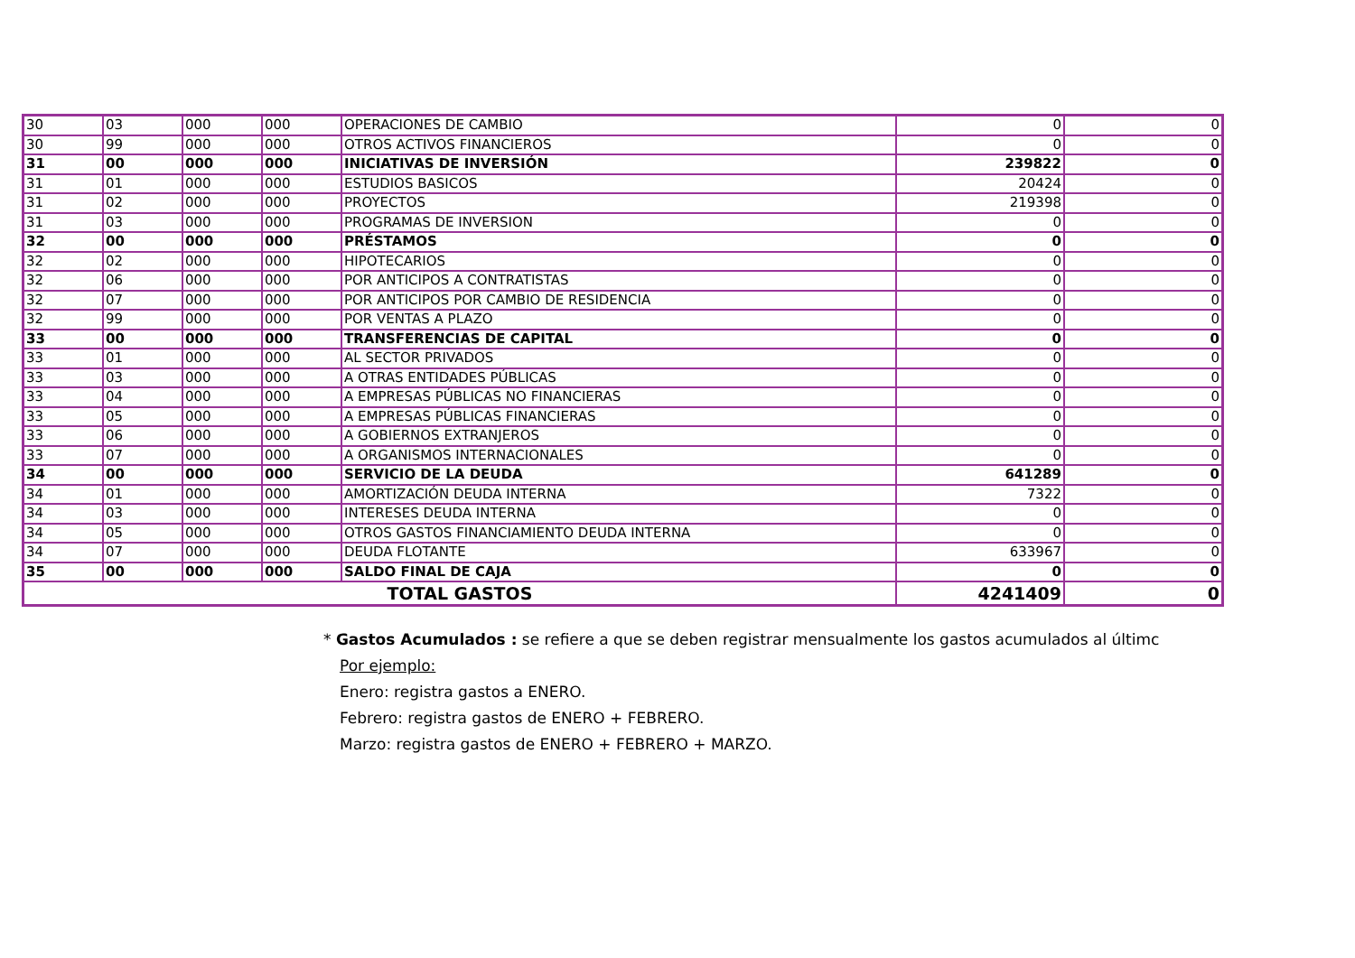| 30 | 03 | 000 | 000 | OPERACIONES DE CAMBIO | 0 | 0 |
| 30 | 99 | 000 | 000 | OTROS ACTIVOS FINANCIEROS | 0 | 0 |
| 31 | 00 | 000 | 000 | INICIATIVAS DE INVERSIÓN | 239822 | 0 |
| 31 | 01 | 000 | 000 | ESTUDIOS BASICOS | 20424 | 0 |
| 31 | 02 | 000 | 000 | PROYECTOS | 219398 | 0 |
| 31 | 03 | 000 | 000 | PROGRAMAS DE INVERSION | 0 | 0 |
| 32 | 00 | 000 | 000 | PRÉSTAMOS | 0 | 0 |
| 32 | 02 | 000 | 000 | HIPOTECARIOS | 0 | 0 |
| 32 | 06 | 000 | 000 | POR ANTICIPOS A CONTRATISTAS | 0 | 0 |
| 32 | 07 | 000 | 000 | POR ANTICIPOS POR CAMBIO DE RESIDENCIA | 0 | 0 |
| 32 | 99 | 000 | 000 | POR VENTAS A PLAZO | 0 | 0 |
| 33 | 00 | 000 | 000 | TRANSFERENCIAS DE CAPITAL | 0 | 0 |
| 33 | 01 | 000 | 000 | AL SECTOR PRIVADOS | 0 | 0 |
| 33 | 03 | 000 | 000 | A OTRAS ENTIDADES PÚBLICAS | 0 | 0 |
| 33 | 04 | 000 | 000 | A EMPRESAS PÚBLICAS NO FINANCIERAS | 0 | 0 |
| 33 | 05 | 000 | 000 | A EMPRESAS PÚBLICAS FINANCIERAS | 0 | 0 |
| 33 | 06 | 000 | 000 | A GOBIERNOS EXTRANJEROS | 0 | 0 |
| 33 | 07 | 000 | 000 | A ORGANISMOS INTERNACIONALES | 0 | 0 |
| 34 | 00 | 000 | 000 | SERVICIO DE LA DEUDA | 641289 | 0 |
| 34 | 01 | 000 | 000 | AMORTIZACIÓN DEUDA INTERNA | 7322 | 0 |
| 34 | 03 | 000 | 000 | INTERESES DEUDA INTERNA | 0 | 0 |
| 34 | 05 | 000 | 000 | OTROS GASTOS FINANCIAMIENTO DEUDA INTERNA | 0 | 0 |
| 34 | 07 | 000 | 000 | DEUDA FLOTANTE | 633967 | 0 |
| 35 | 00 | 000 | 000 | SALDO FINAL DE CAJA | 0 | 0 |
| TOTAL GASTOS | | | | | 4241409 | 0 |
* Gastos Acumulados : se refiere a que se deben registrar mensualmente los gastos acumulados al últimc
Por ejemplo:
Enero: registra gastos a ENERO.
Febrero: registra gastos de ENERO + FEBRERO.
Marzo: registra gastos de ENERO + FEBRERO + MARZO.